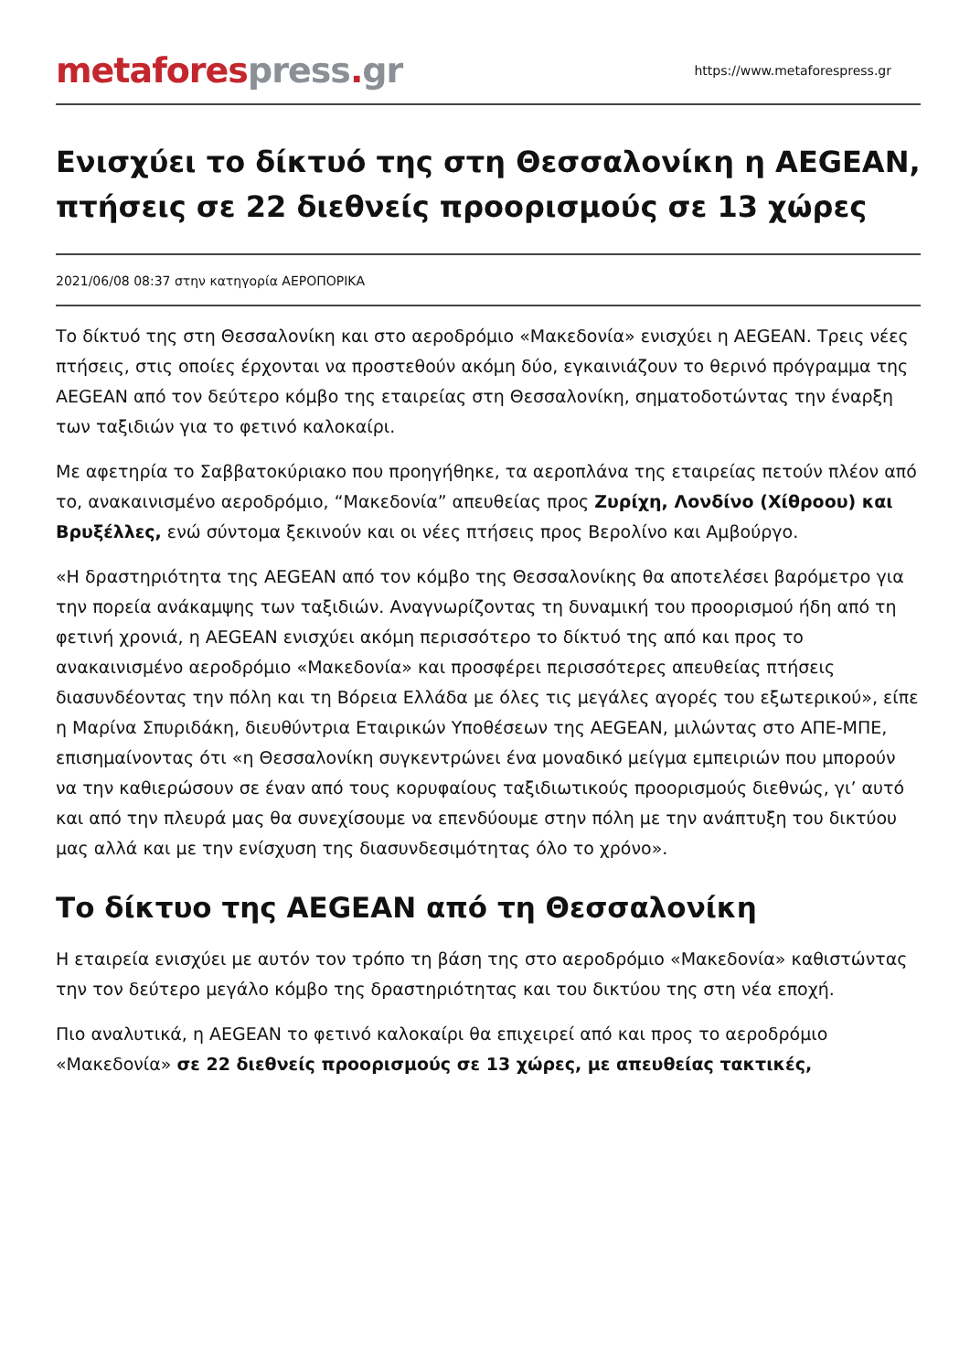metafores press. gr
https://www.metaforespress.gr
Ενισχύει το δίκτυό της στη Θεσσαλονίκη η AEGEAN, πτήσεις σε 22 διεθνείς προορισμούς σε 13 χώρες
2021/06/08 08:37 στην κατηγορία ΑΕΡΟΠΟΡΙΚΑ
Το δίκτυό της στη Θεσσαλονίκη και στο αεροδρόμιο «Μακεδονία» ενισχύει η AEGEAN. Τρεις νέες πτήσεις, στις οποίες έρχονται να προστεθούν ακόμη δύο, εγκαινιάζουν το θερινό πρόγραμμα της AEGEAN από τον δεύτερο κόμβο της εταιρείας στη Θεσσαλονίκη, σηματοδοτώντας την έναρξη των ταξιδιών για το φετινό καλοκαίρι.
Με αφετηρία το Σαββατοκύριακο που προηγήθηκε, τα αεροπλάνα της εταιρείας πετούν πλέον από το, ανακαινισμένο αεροδρόμιο, “Μακεδονία” απευθείας προς Ζυρίχη, Λονδίνο (Χίθροου) και Βρυξέλλες, ενώ σύντομα ξεκινούν και οι νέες πτήσεις προς Βερολίνο και Αμβούργο.
«Η δραστηριότητα της AEGEAN από τον κόμβο της Θεσσαλονίκης θα αποτελέσει βαρόμετρο για την πορεία ανάκαμψης των ταξιδιών. Αναγνωρίζοντας τη δυναμική του προορισμού ήδη από τη φετινή χρονιά, η AEGEAN ενισχύει ακόμη περισσότερο το δίκτυό της από και προς το ανακαινισμένο αεροδρόμιο «Μακεδονία» και προσφέρει περισσότερες απευθείας πτήσεις διασυνδέοντας την πόλη και τη Βόρεια Ελλάδα με όλες τις μεγάλες αγορές του εξωτερικού», είπε η Μαρίνα Σπυριδάκη, διευθύντρια Εταιρικών Υποθέσεων της AEGEAN, μιλώντας στο ΑΠΕ-ΜΠΕ, επισημαίνοντας ότι «η Θεσσαλονίκη συγκεντρώνει ένα μοναδικό μείγμα εμπειριών που μπορούν να την καθιερώσουν σε έναν από τους κορυφαίους ταξιδιωτικούς προορισμούς διεθνώς, γι’ αυτό και από την πλευρά μας θα συνεχίσουμε να επενδύουμε στην πόλη με την ανάπτυξη του δικτύου μας αλλά και με την ενίσχυση της διασυνδεσιμότητας όλο το χρόνο».
Το δίκτυο της AEGEAN από τη Θεσσαλονίκη
Η εταιρεία ενισχύει με αυτόν τον τρόπο τη βάση της στο αεροδρόμιο «Μακεδονία» καθιστώντας την τον δεύτερο μεγάλο κόμβο της δραστηριότητας και του δικτύου της στη νέα εποχή.
Πιο αναλυτικά, η AEGEAN το φετινό καλοκαίρι θα επιχειρεί από και προς το αεροδρόμιο «Μακεδονία» σε 22 διεθνείς προορισμούς σε 13 χώρες, με απευθείας τακτικές,